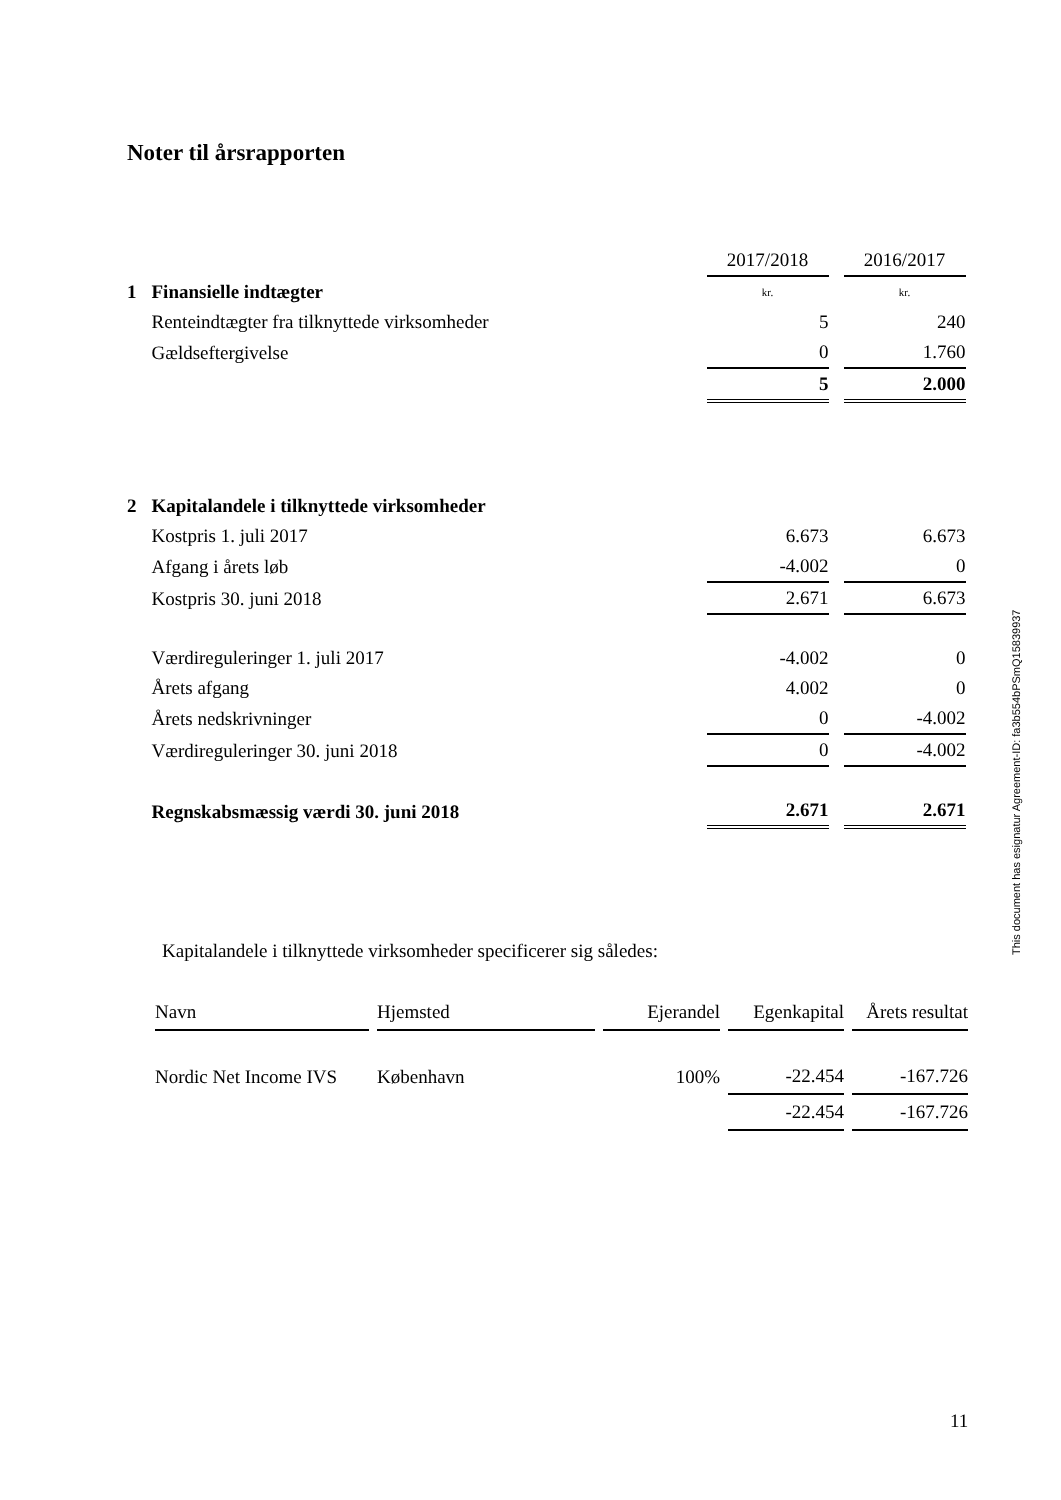Noter til årsrapporten
| | | 2017/2018 | 2016/2017 |
| 1 | Finansielle indtægter | kr. | kr. |
| | Renteindtægter fra tilknyttede virksomheder | 5 | 240 |
| | Gældseftergivelse | 0 | 1.760 |
| | | 5 | 2.000 |
| 2 | Kapitalandele i tilknyttede virksomheder | | |
| | Kostpris 1. juli 2017 | 6.673 | 6.673 |
| | Afgang i årets løb | -4.002 | 0 |
| | Kostpris 30. juni 2018 | 2.671 | 6.673 |
| | Værdireguleringer 1. juli 2017 | -4.002 | 0 |
| | Årets afgang | 4.002 | 0 |
| | Årets nedskrivninger | 0 | -4.002 |
| | Værdireguleringer 30. juni 2018 | 0 | -4.002 |
| | Regnskabsmæssig værdi 30. juni 2018 | 2.671 | 2.671 |
Kapitalandele i tilknyttede virksomheder specificerer sig således:
| Navn | Hjemsted | Ejerandel | Egenkapital | Årets resultat |
| Nordic Net Income IVS | København | 100% | -22.454 | -167.726 |
| | | | -22.454 | -167.726 |
This document has esignatur Agreement-ID: fa3b554bPSmQ15839937
11